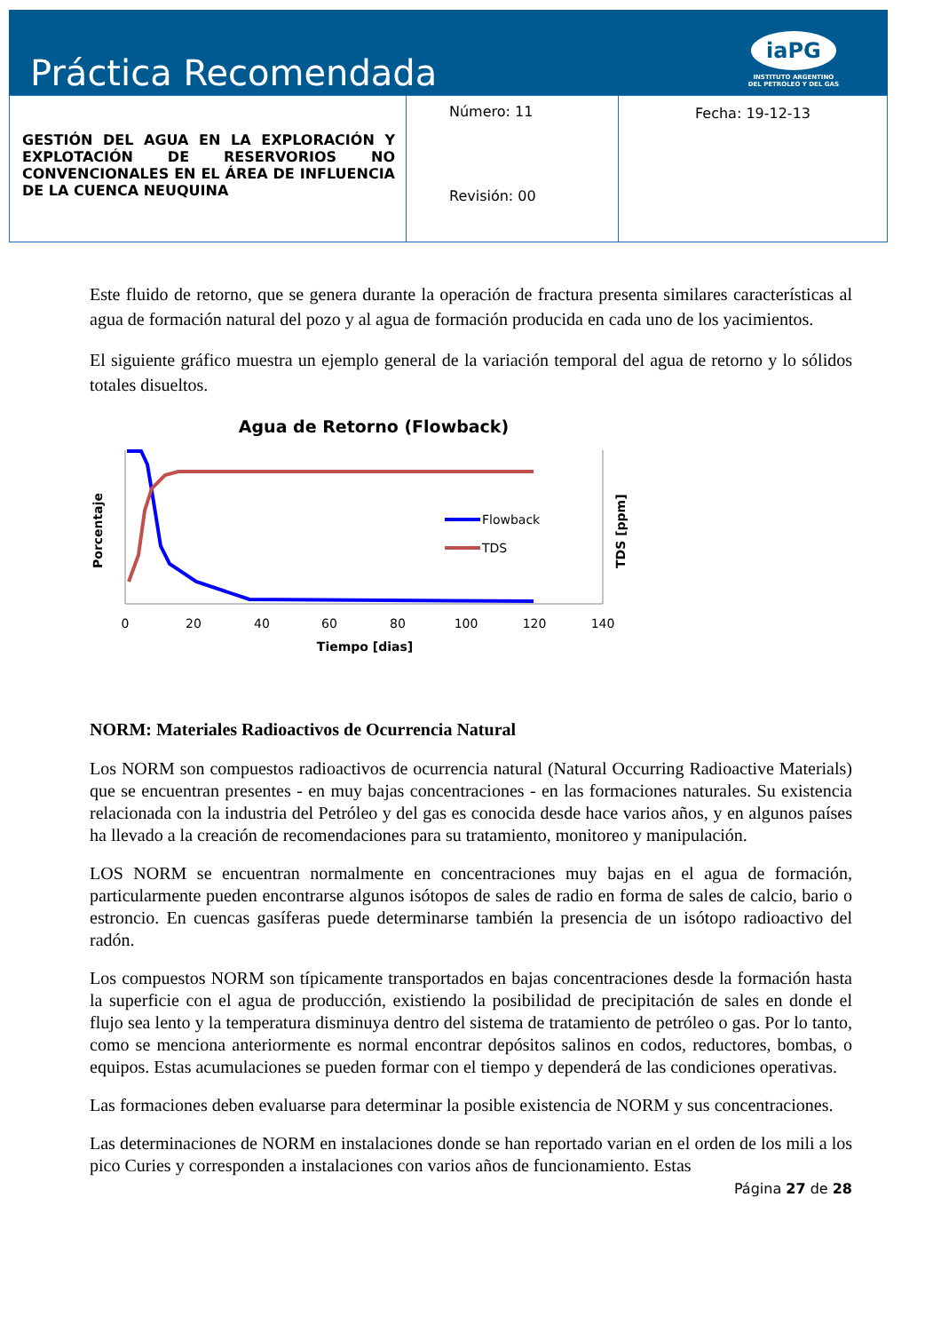Práctica Recomendada
iaPG
INSTITUTO ARGENTINO
DEL PETROLEO Y DEL GAS
| GESTIÓN DEL AGUA EN LA EXPLORACIÓN Y EXPLOTACIÓN DE RESERVORIOS NO CONVENCIONALES EN EL ÁREA DE INFLUENCIA DE LA CUENCA NEUQUINA | Número: 11 Revisión: 00 | Fecha: 19-12-13 |
Este fluido de retorno, que se genera durante la operación de fractura presenta similares características al agua de formación natural del pozo y al agua de formación producida en cada uno de los yacimientos.
El siguiente gráfico muestra un ejemplo general de la variación temporal del agua de retorno y lo sólidos totales disueltos.
Agua de Retorno (Flowback)
Flowback
TDS
Porcentaje
TDS [ppm]
0
20
40
60
80
100
120
140
Tiempo [dias]
NORM: Materiales Radioactivos de Ocurrencia Natural
Los NORM son compuestos radioactivos de ocurrencia natural (Natural Occurring Radioactive Materials) que se encuentran presentes - en muy bajas concentraciones - en las formaciones naturales. Su existencia relacionada con la industria del Petróleo y del gas es conocida desde hace varios años, y en algunos países ha llevado a la creación de recomendaciones para su tratamiento, monitoreo y manipulación.
LOS NORM se encuentran normalmente en concentraciones muy bajas en el agua de formación, particularmente pueden encontrarse algunos isótopos de sales de radio en forma de sales de calcio, bario o estroncio. En cuencas gasíferas puede determinarse también la presencia de un isótopo radioactivo del radón.
Los compuestos NORM son típicamente transportados en bajas concentraciones desde la formación hasta la superficie con el agua de producción, existiendo la posibilidad de precipitación de sales en donde el flujo sea lento y la temperatura disminuya dentro del sistema de tratamiento de petróleo o gas. Por lo tanto, como se menciona anteriormente es normal encontrar depósitos salinos en codos, reductores, bombas, o equipos. Estas acumulaciones se pueden formar con el tiempo y dependerá de las condiciones operativas.
Las formaciones deben evaluarse para determinar la posible existencia de NORM y sus concentraciones.
Las determinaciones de NORM en instalaciones donde se han reportado varian en el orden de los mili a los pico Curies y corresponden a instalaciones con varios años de funcionamiento. Estas
Página 27 de 28